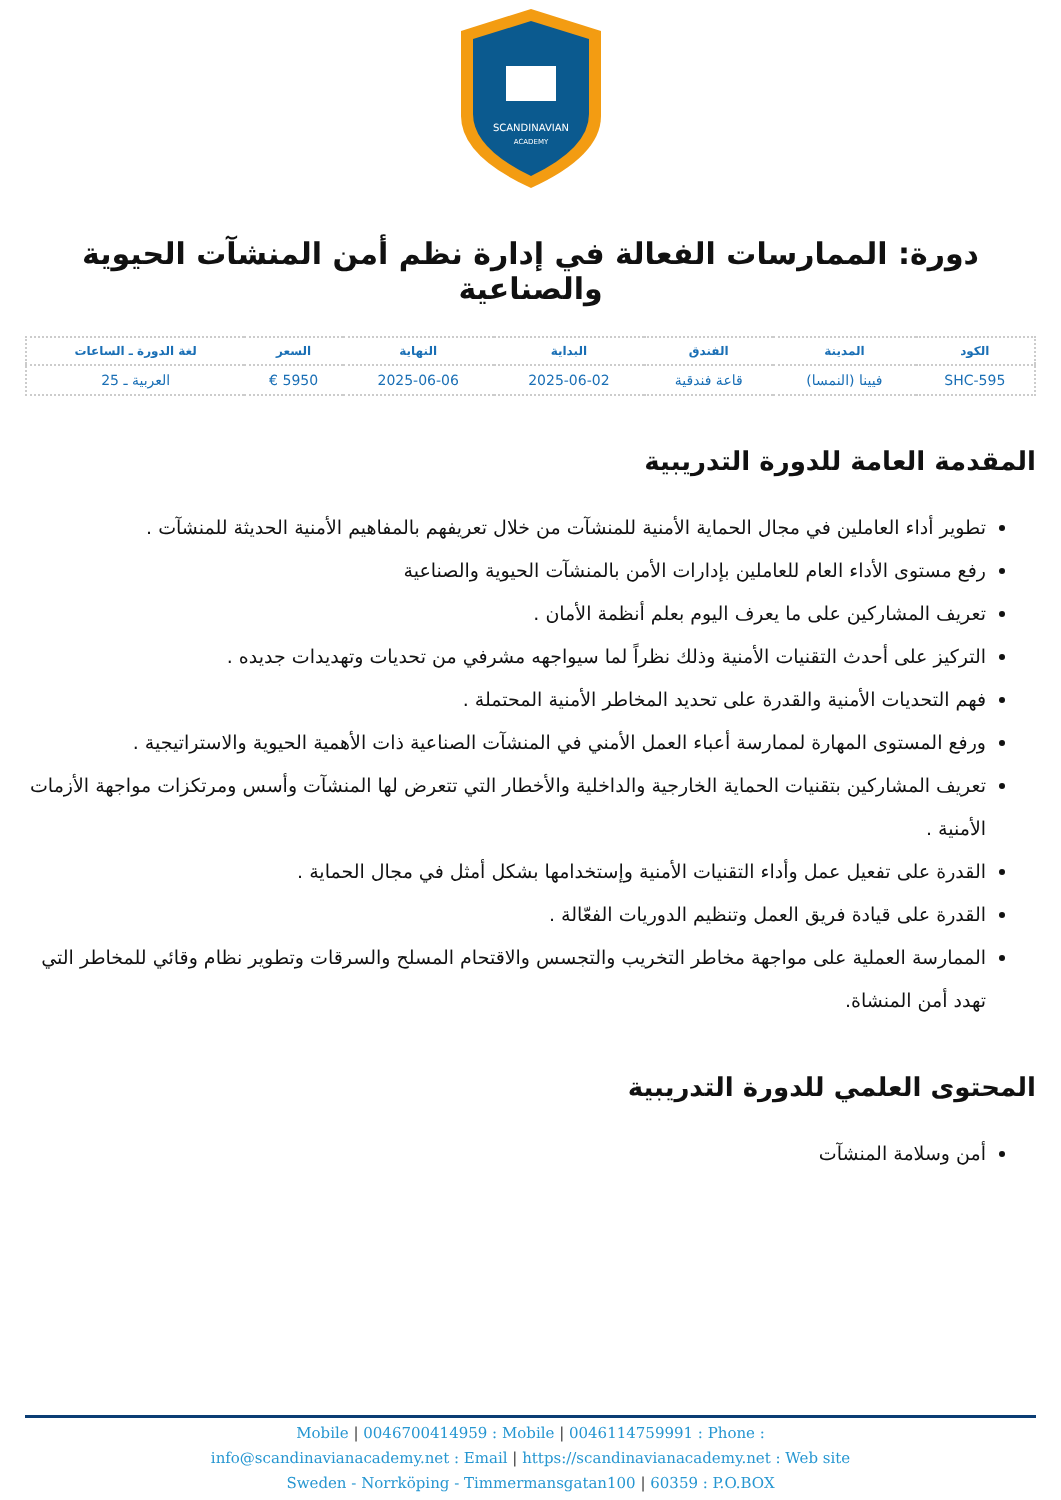SCANDINAVIAN
ACADEMY
دورة: الممارسات الفعالة في إدارة نظم أمن المنشآت الحيوية والصناعية
| الكود | المدينة | الفندق | البداية | النهاية | السعر | لغة الدورة ـ الساعات |
| --- | --- | --- | --- | --- | --- | --- |
| SHC-595 | فيينا (النمسا) | قاعة فندقية | 2025-06-02 | 2025-06-06 | 5950 € | العربية ـ 25 |
المقدمة العامة للدورة التدريبية
تطوير أداء العاملين في مجال الحماية الأمنية للمنشآت من خلال تعريفهم بالمفاهيم الأمنية الحديثة للمنشآت .
رفع مستوى الأداء العام للعاملين بإدارات الأمن بالمنشآت الحيوية والصناعية
تعريف المشاركين على ما يعرف اليوم بعلم أنظمة الأمان .
التركيز على أحدث التقنيات الأمنية وذلك نظراً لما سيواجهه مشرفي من تحديات وتهديدات جديده .
فهم التحديات الأمنية والقدرة على تحديد المخاطر الأمنية المحتملة .
ورفع المستوى المهارة لممارسة أعباء العمل الأمني في المنشآت الصناعية ذات الأهمية الحيوية والاستراتيجية .
تعريف المشاركين بتقنيات الحماية الخارجية والداخلية والأخطار التي تتعرض لها المنشآت وأسس ومرتكزات مواجهة الأزمات الأمنية .
القدرة على تفعيل عمل وأداء التقنيات الأمنية وإستخدامها بشكل أمثل في مجال الحماية .
القدرة على قيادة فريق العمل وتنظيم الدوريات الفعّالة .
الممارسة العملية على مواجهة مخاطر التخريب والتجسس والاقتحام المسلح والسرقات وتطوير نظام وقائي للمخاطر التي تهدد أمن المنشاة.
المحتوى العلمي للدورة التدريبية
أمن وسلامة المنشآت
Mobile | 0046700414959 : Mobile | 0046114759991 : Phone :
info@scandinavianacademy.net : Email | https://scandinavianacademy.net : Web site
Sweden - Norrköping - Timmermansgatan100 | 60359 : P.O.BOX